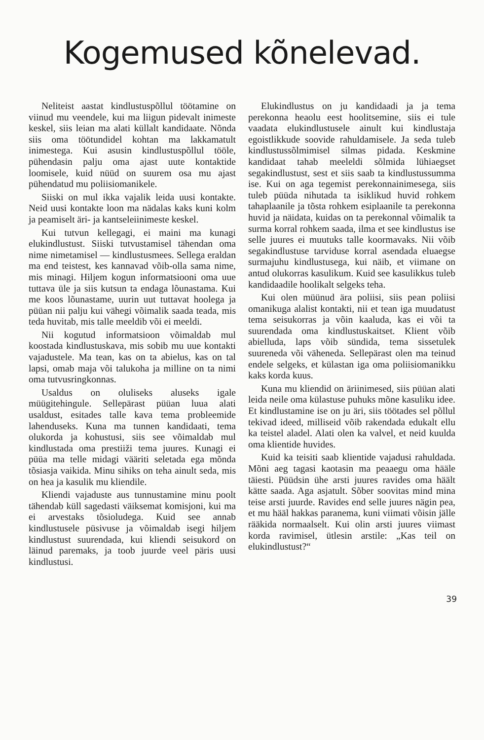Kogemused kõnelevad.
Neliteist aastat kindlustuspõllul töötamine on viinud mu veendele, kui ma liigun pidevalt inimeste keskel, siis leian ma alati küllalt kandidaate. Nõnda siis oma töötundidel kohtan ma lakkamatult inimestega. Kui asusin kindlustuspõllul tööle, pühendasin palju oma ajast uute kontaktide loomisele, kuid nüüd on suurem osa mu ajast pühendatud mu poliisiomanikele.
Siiski on mul ikka vajalik leida uusi kontakte. Neid uusi kontakte loon ma nädalas kaks kuni kolm ja peamiselt äri- ja kantseleiinimeste keskel.
Kui tutvun kellegagi, ei maini ma kunagi elukindlustust. Siiski tutvustamisel tähendan oma nime nimetamisel — kindlustusmees. Sellega eraldan ma end teistest, kes kannavad võib-olla sama nime, mis minagi. Hiljem kogun informatsiooni oma uue tuttava üle ja siis kutsun ta endaga lõunastama. Kui me koos lõunastame, uurin uut tuttavat hoolega ja püüan nii palju kui vähegi võimalik saada teada, mis teda huvitab, mis talle meeldib või ei meeldi.
Nii kogutud informatsioon võimaldab mul koostada kindlustuskava, mis sobib mu uue kontakti vajadustele. Ma tean, kas on ta abielus, kas on tal lapsi, omab maja või talukoha ja milline on ta nimi oma tutvusringkonnas.
Usaldus on oluliseks aluseks igale müügitehingule. Sellepärast püüan luua alati usaldust, esitades talle kava tema probleemide lahenduseks. Kuna ma tunnen kandidaati, tema olukorda ja kohustusi, siis see võimaldab mul kindlustada oma prestiiži tema juures. Kunagi ei püüa ma telle midagi vääriti seletada ega mõnda tõsiasja vaikida. Minu sihiks on teha ainult seda, mis on hea ja kasulik mu kliendile.
Kliendi vajaduste aus tunnustamine minu poolt tähendab küll sagedasti väiksemat komisjoni, kui ma ei arvestaks tõsioludega. Kuid see annab kindlustusele püsivuse ja võimaldab isegi hiljem kindlustust suurendada, kui kliendi seisukord on läinud paremaks, ja toob juurde veel päris uusi kindlustusi.
Elukindlustus on ju kandidaadi ja ja tema perekonna heaolu eest hoolitsemine, siis ei tule vaadata elukindlustusele ainult kui kindlustaja egoistlikkude soovide rahuldamisele. Ja seda tuleb kindlustussõlmimisel silmas pidada. Keskmine kandidaat tahab meeleldi sõlmida lühiaegset segakindlustust, sest et siis saab ta kindlustussumma ise. Kui on aga tegemist perekonnainimesega, siis tuleb püüda nihutada ta isiklikud huvid rohkem tahaplaanile ja tõsta rohkem esiplaanile ta perekonna huvid ja näidata, kuidas on ta perekonnal võimalik ta surma korral rohkem saada, ilma et see kindlustus ise selle juures ei muutuks talle koormavaks. Nii võib segakindlustuse tarviduse korral asendada eluaegse surmajuhu kindlustusega, kui näib, et viimane on antud olukorras kasulikum. Kuid see kasulikkus tuleb kandidaadile hoolikalt selgeks teha.
Kui olen müünud ära poliisi, siis pean poliisi omanikuga alalist kontakti, nii et tean iga muudatust tema seisukorras ja võin kaaluda, kas ei või ta suurendada oma kindlustuskaitset. Klient võib abielluda, laps võib sündida, tema sissetulek suureneda või väheneda. Sellepärast olen ma teinud endele selgeks, et külastan iga oma poliisiomanikku kaks korda kuus.
Kuna mu kliendid on äriinimesed, siis püüan alati leida neile oma külastuse puhuks mõne kasuliku idee. Et kindlustamine ise on ju äri, siis töötades sel põllul tekivad ideed, milliseid võib rakendada edukalt ellu ka teistel aladel. Alati olen ka valvel, et neid kuulda oma klientide huvides.
Kuid ka teisiti saab klientide vajadusi rahuldada. Mõni aeg tagasi kaotasin ma peaaegu oma hääle täiesti. Püüdsin ühe arsti juures ravides oma häält kätte saada. Aga asjatult. Sõber soovitas mind mina teise arsti juurde. Ravides end selle juures nägin pea, et mu hääl hakkas paranema, kuni viimati võisin jälle rääkida normaalselt. Kui olin arsti juures viimast korda ravimisel, ütlesin arstile: „Kas teil on elukindlustust?“
39